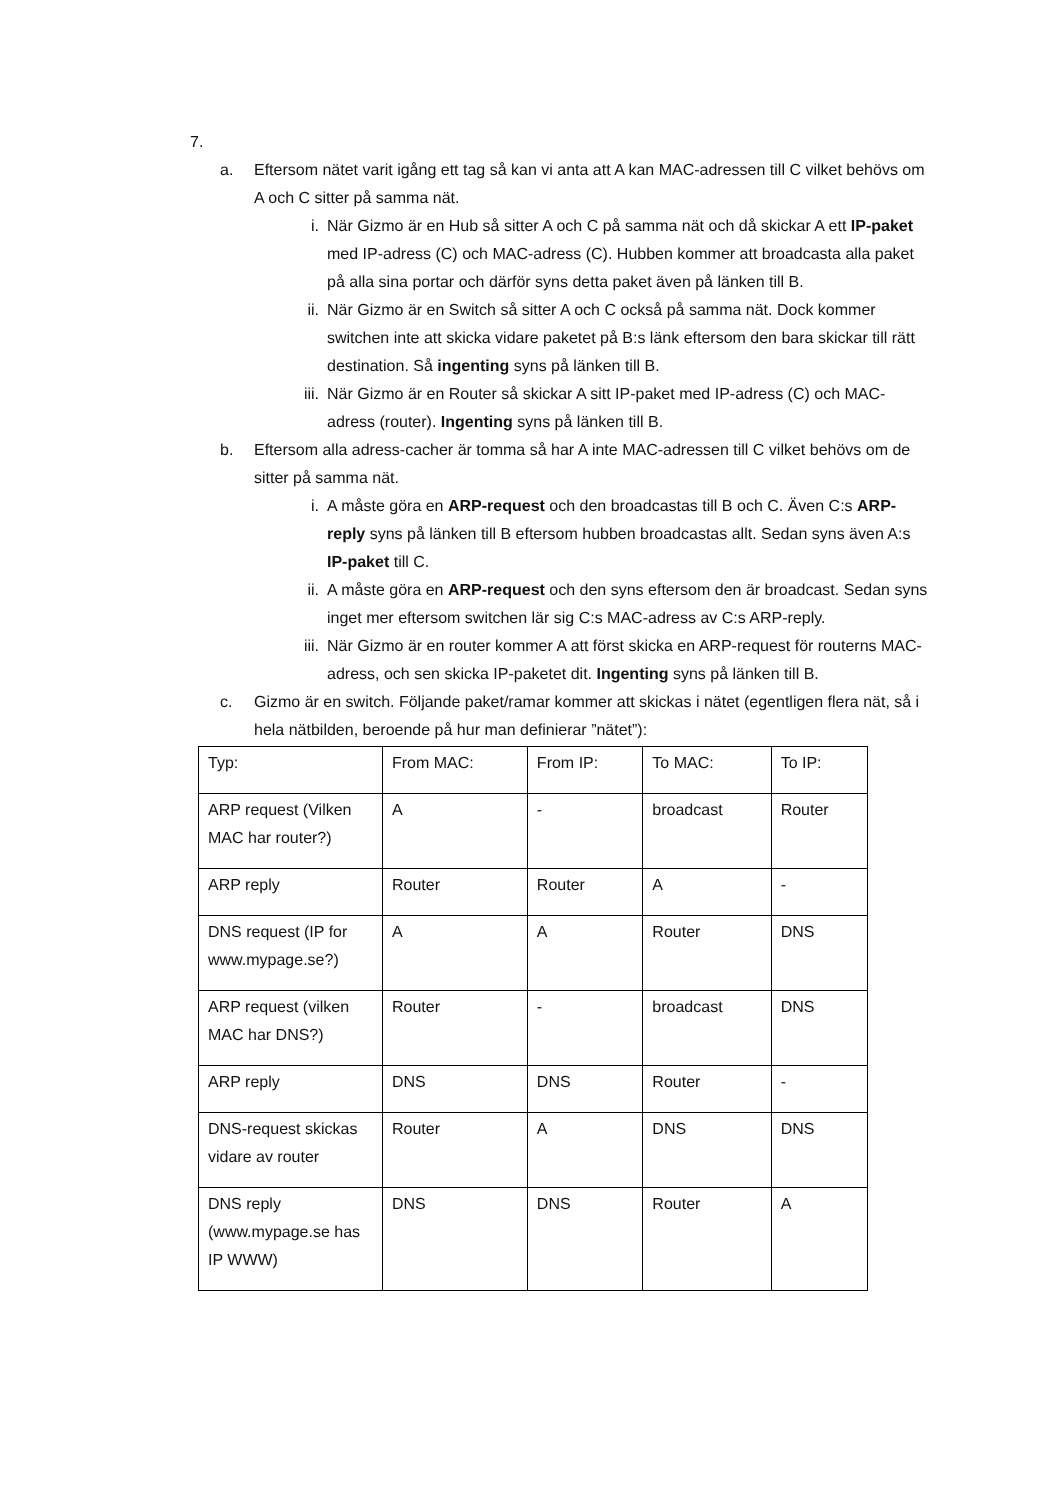7.
a. Eftersom nätet varit igång ett tag så kan vi anta att A kan MAC-adressen till C vilket behövs om A och C sitter på samma nät.
i. När Gizmo är en Hub så sitter A och C på samma nät och då skickar A ett IP-paket med IP-adress (C) och MAC-adress (C). Hubben kommer att broadcasta alla paket på alla sina portar och därför syns detta paket även på länken till B.
ii. När Gizmo är en Switch så sitter A och C också på samma nät. Dock kommer switchen inte att skicka vidare paketet på B:s länk eftersom den bara skickar till rätt destination. Så ingenting syns på länken till B.
iii. När Gizmo är en Router så skickar A sitt IP-paket med IP-adress (C) och MAC-adress (router). Ingenting syns på länken till B.
b. Eftersom alla adress-cacher är tomma så har A inte MAC-adressen till C vilket behövs om de sitter på samma nät.
i. A måste göra en ARP-request och den broadcastas till B och C. Även C:s ARP-reply syns på länken till B eftersom hubben broadcastas allt. Sedan syns även A:s IP-paket till C.
ii. A måste göra en ARP-request och den syns eftersom den är broadcast. Sedan syns inget mer eftersom switchen lär sig C:s MAC-adress av C:s ARP-reply.
iii. När Gizmo är en router kommer A att först skicka en ARP-request för routerns MAC-adress, och sen skicka IP-paketet dit. Ingenting syns på länken till B.
c. Gizmo är en switch. Följande paket/ramar kommer att skickas i nätet (egentligen flera nät, så i hela nätbilden, beroende på hur man definierar ”nätet”):
| Typ: | From MAC: | From IP: | To MAC: | To IP: |
| ARP request (Vilken MAC har router?) | A | - | broadcast | Router |
| ARP reply | Router | Router | A | - |
| DNS request (IP for www.mypage.se?) | A | A | Router | DNS |
| ARP request (vilken MAC har DNS?) | Router | - | broadcast | DNS |
| ARP reply | DNS | DNS | Router | - |
| DNS-request skickas vidare av router | Router | A | DNS | DNS |
| DNS reply (www.mypage.se has IP WWW) | DNS | DNS | Router | A |